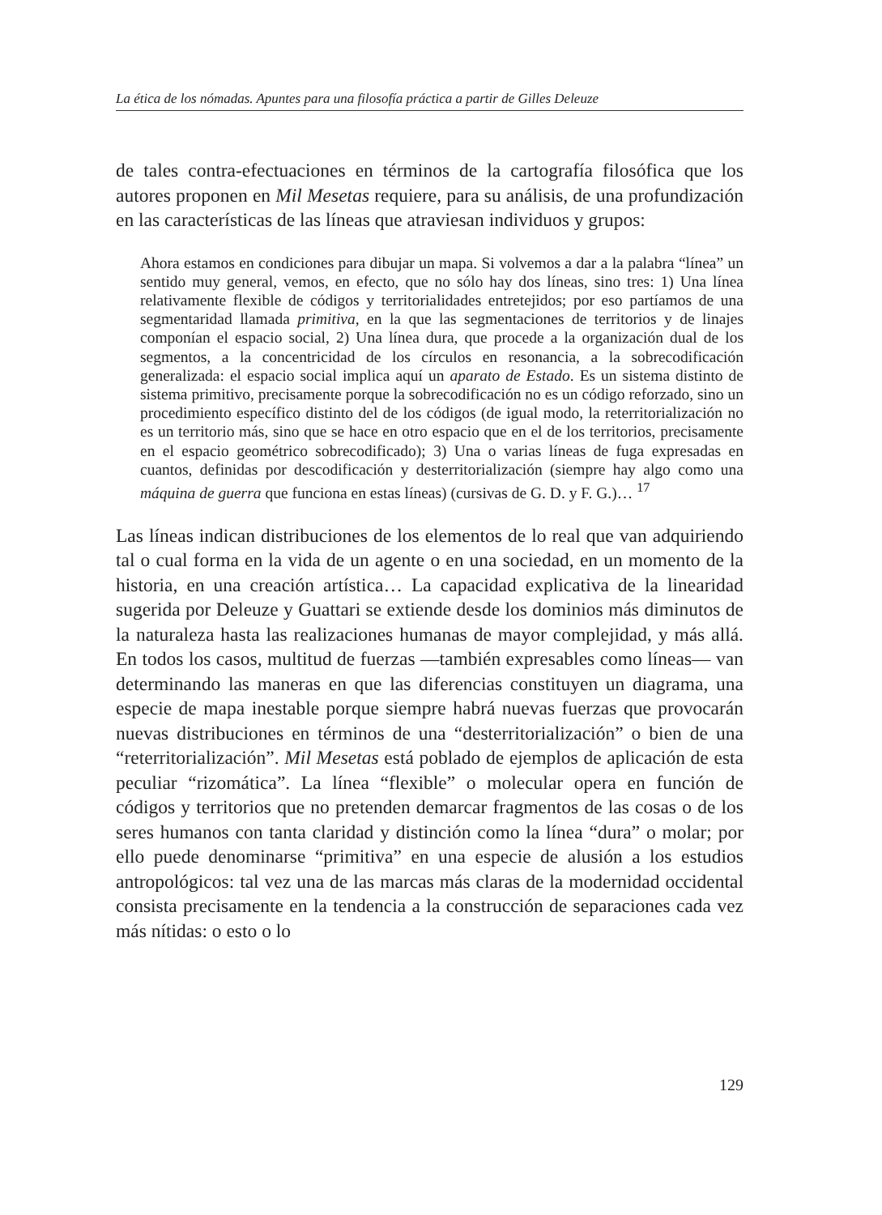La ética de los nómadas. Apuntes para una filosofía práctica a partir de Gilles Deleuze
de tales contra-efectuaciones en términos de la cartografía filosófica que los autores proponen en Mil Mesetas requiere, para su análisis, de una profundización en las características de las líneas que atraviesan individuos y grupos:
Ahora estamos en condiciones para dibujar un mapa. Si volvemos a dar a la palabra “línea” un sentido muy general, vemos, en efecto, que no sólo hay dos líneas, sino tres: 1) Una línea relativamente flexible de códigos y territorialidades entretejidos; por eso partíamos de una segmentaridad llamada primitiva, en la que las segmentaciones de territorios y de linajes componían el espacio social, 2) Una línea dura, que procede a la organización dual de los segmentos, a la concentricidad de los círculos en resonancia, a la sobrecodificación generalizada: el espacio social implica aquí un aparato de Estado. Es un sistema distinto de sistema primitivo, precisamente porque la sobrecodificación no es un código reforzado, sino un procedimiento específico distinto del de los códigos (de igual modo, la reterritorialización no es un territorio más, sino que se hace en otro espacio que en el de los territorios, precisamente en el espacio geométrico sobrecodificado); 3) Una o varias líneas de fuga expresadas en cuantos, definidas por descodificación y desterritorialización (siempre hay algo como una máquina de guerra que funciona en estas líneas) (cursivas de G. D. y F. G.)… <sup>17</sup>
Las líneas indican distribuciones de los elementos de lo real que van adquiriendo tal o cual forma en la vida de un agente o en una sociedad, en un momento de la historia, en una creación artística… La capacidad explicativa de la linearidad sugerida por Deleuze y Guattari se extiende desde los dominios más diminutos de la naturaleza hasta las realizaciones humanas de mayor complejidad, y más allá. En todos los casos, multitud de fuerzas —también expresables como líneas— van determinando las maneras en que las diferencias constituyen un diagrama, una especie de mapa inestable porque siempre habrá nuevas fuerzas que provocarán nuevas distribuciones en términos de una “desterritorialización” o bien de una “reterritorialización”. Mil Mesetas está poblado de ejemplos de aplicación de esta peculiar “rizomática”. La línea “flexible” o molecular opera en función de códigos y territorios que no pretenden demarcar fragmentos de las cosas o de los seres humanos con tanta claridad y distinción como la línea “dura” o molar; por ello puede denominarse “primitiva” en una especie de alusión a los estudios antropológicos: tal vez una de las marcas más claras de la modernidad occidental consista precisamente en la tendencia a la construcción de separaciones cada vez más nítidas: o esto o lo
129